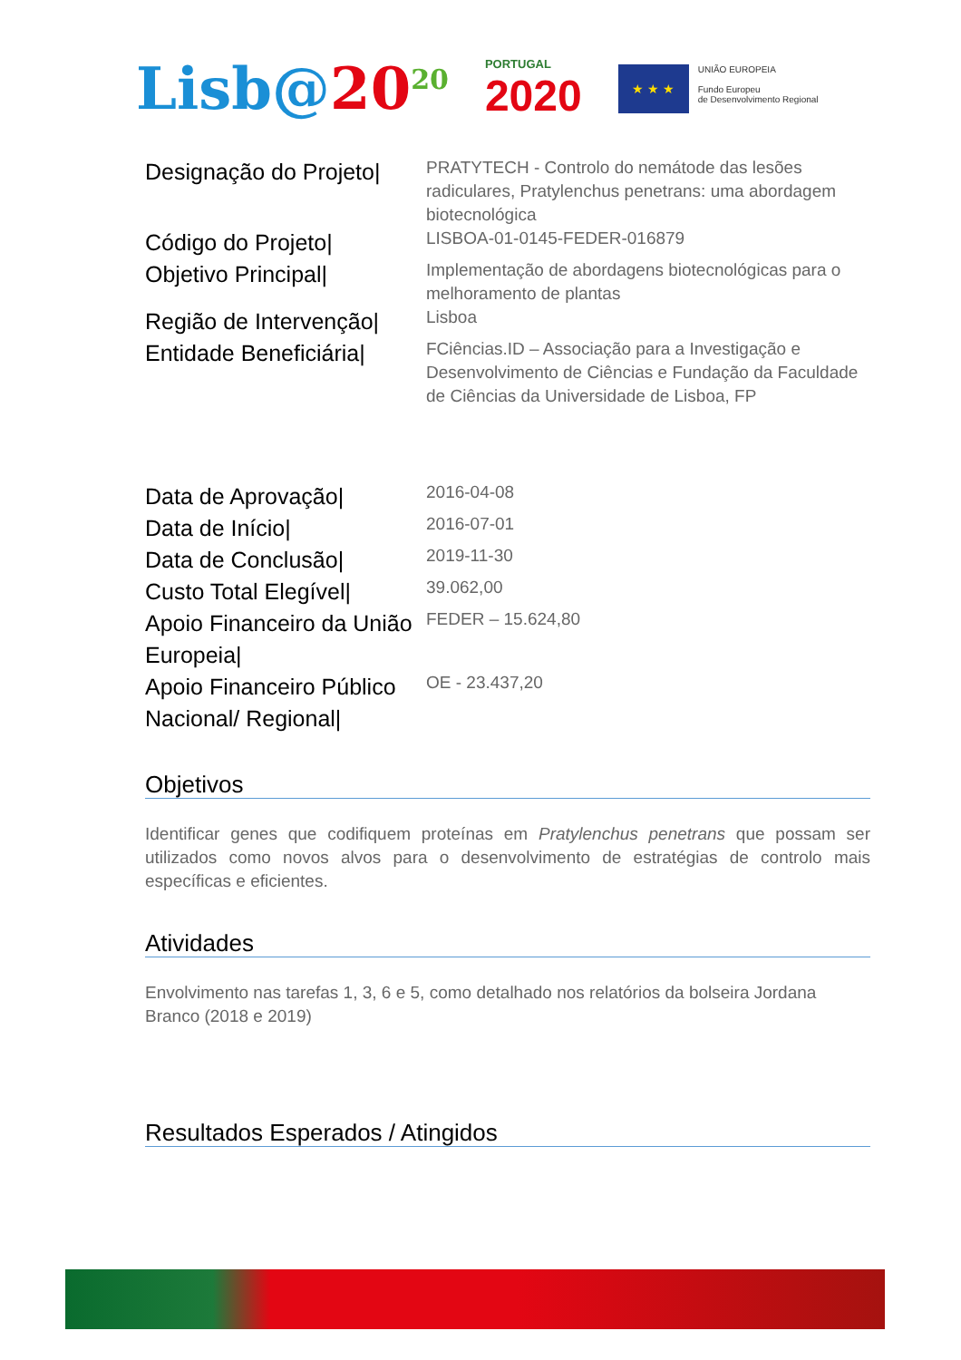Lisb@20<sup>20</sup>
PORTUGAL
2020
★ ★ ★
UNIÃO EUROPEIA
Fundo Europeu
de Desenvolvimento Regional
| Designação do Projeto/ | PRATYTECH - Controlo do nemátode das lesões radiculares, Pratylenchus penetrans: uma abordagem biotecnológica |
| Código do Projeto/ | LISBOA-01-0145-FEDER-016879 |
| Objetivo Principal/ | Implementação de abordagens biotecnológicas para o melhoramento de plantas |
| Região de Intervenção/ | Lisboa |
| Entidade Beneficiária/ | FCiências.ID – Associação para a Investigação e Desenvolvimento de Ciências e Fundação da Faculdade de Ciências da Universidade de Lisboa, FP |
| Data de Aprovação/ | 2016-04-08 |
| Data de Início/ | 2016-07-01 |
| Data de Conclusão/ | 2019-11-30 |
| Custo Total Elegível/ | 39.062,00 |
| Apoio Financeiro da União Europeia/ | FEDER – 15.624,80 |
| Apoio Financeiro Público Nacional/ Regional/ | OE - 23.437,20 |
Objetivos
Identificar genes que codifiquem proteínas em Pratylenchus penetrans que possam ser utilizados como novos alvos para o desenvolvimento de estratégias de controlo mais específicas e eficientes.
Atividades
Envolvimento nas tarefas 1, 3, 6 e 5, como detalhado nos relatórios da bolseira Jordana Branco (2018 e 2019)
Resultados Esperados / Atingidos